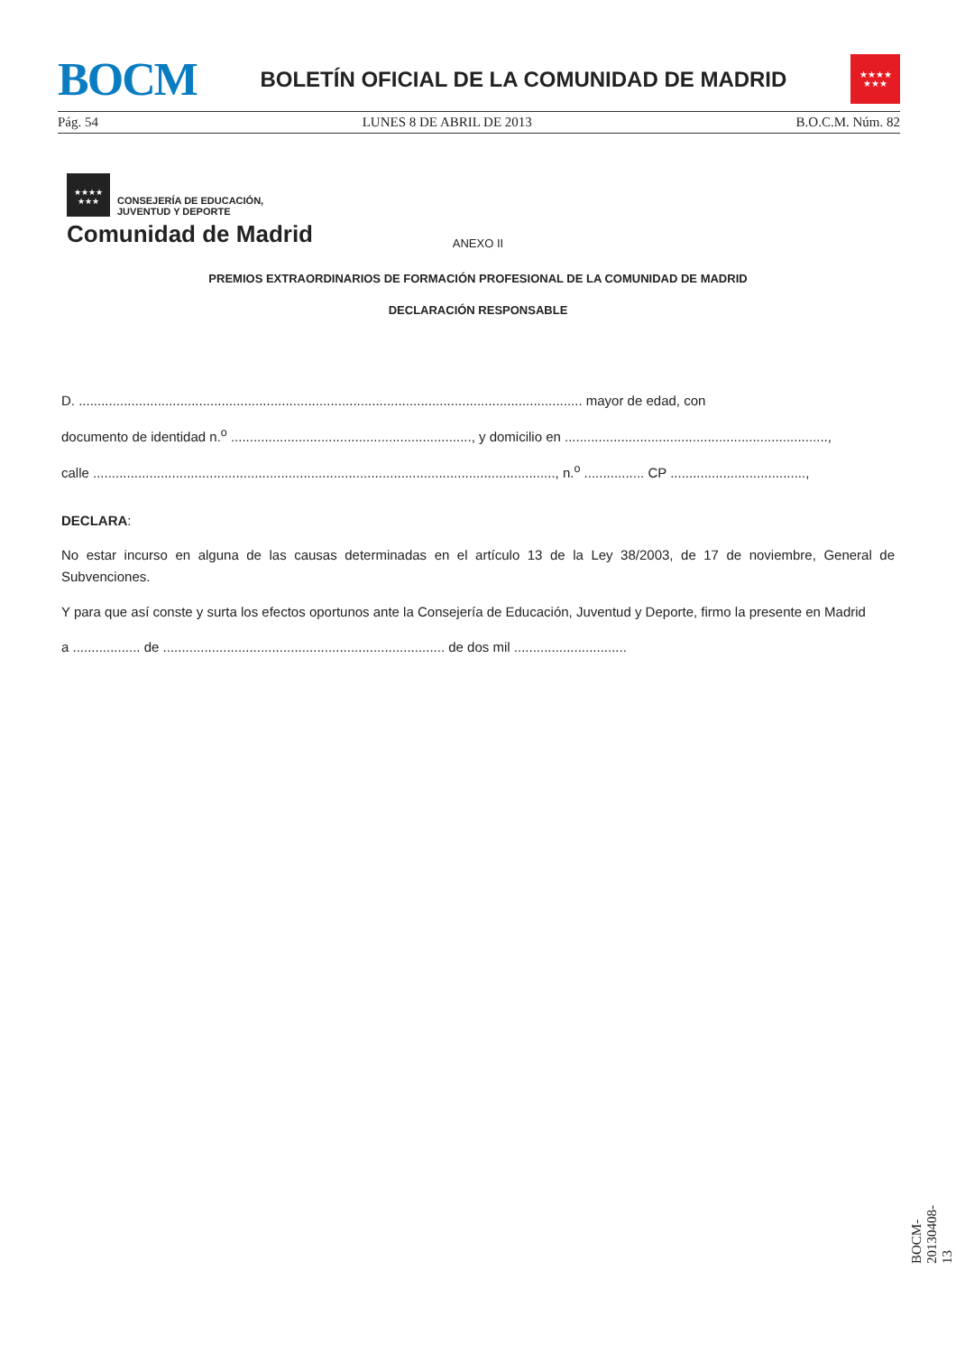BOCM
BOLETÍN OFICIAL DE LA COMUNIDAD DE MADRID
★★★★
★★★
Pág. 54 LUNES 8 DE ABRIL DE 2013 B.O.C.M. Núm. 82
★★★★
★★★ CONSEJERÍA DE EDUCACIÓN,
JUVENTUD Y DEPORTE
Comunidad de Madrid
ANEXO II
PREMIOS EXTRAORDINARIOS DE FORMACIÓN PROFESIONAL DE LA COMUNIDAD DE MADRID
DECLARACIÓN RESPONSABLE
D. ...................................................................................................................................... mayor de edad, con
documento de identidad n.<sup>o</sup> ................................................................, y domicilio en ......................................................................,
calle ..........................................................................................................................., n.<sup>o</sup> ................ CP ....................................,
DECLARA:
No estar incurso en alguna de las causas determinadas en el artículo 13 de la Ley 38/2003, de 17 de noviembre, General de Subvenciones.
Y para que así conste y surta los efectos oportunos ante la Consejería de Educación, Juventud y Deporte, firmo la presente en Madrid
a .................. de ........................................................................... de dos mil ..............................
BOCM-20130408-13